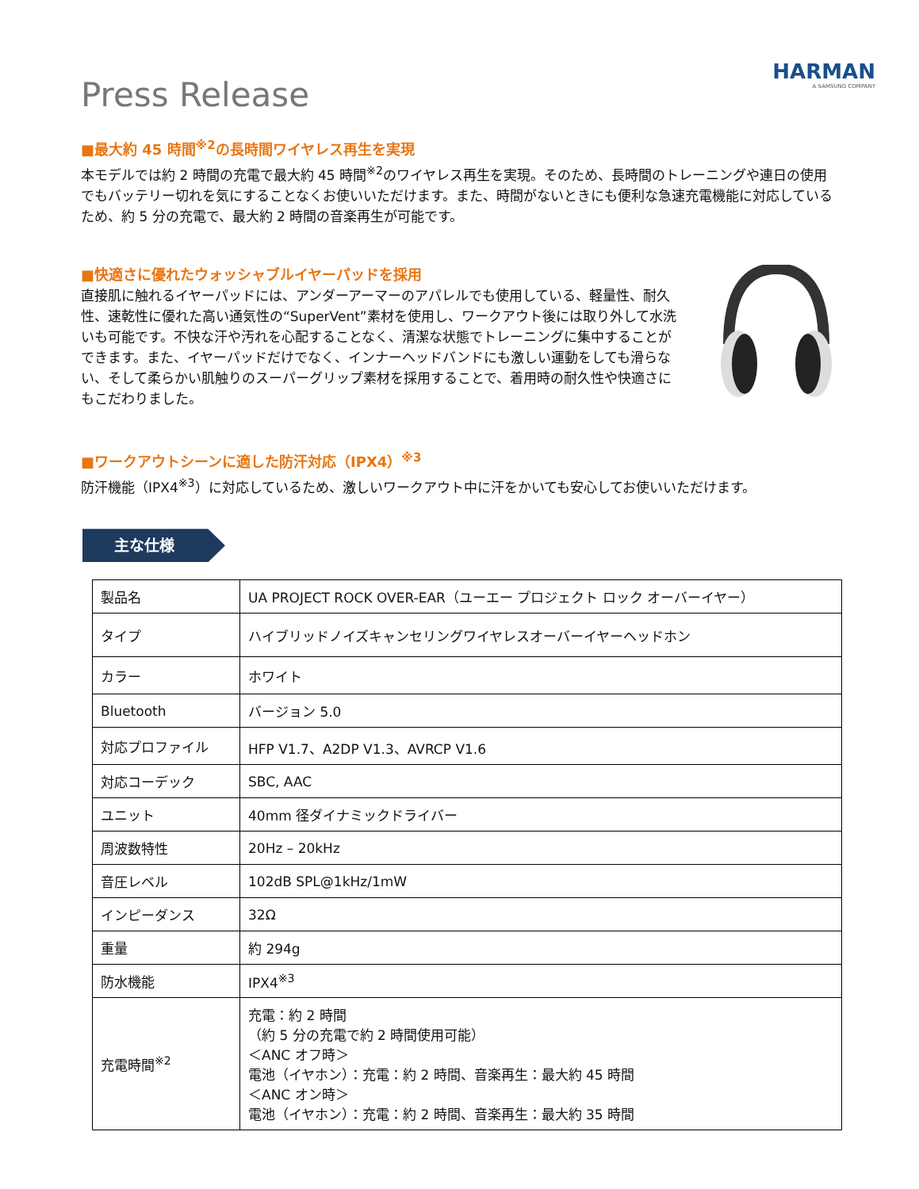Press Release
HARMAN
A SAMSUNG COMPANY
■最大約 45 時間<sup>※2</sup>の長時間ワイヤレス再生を実現
本モデルでは約 2 時間の充電で最大約 45 時間<sup>※2</sup>のワイヤレス再生を実現。そのため、長時間のトレーニングや連日の使用でもバッテリー切れを気にすることなくお使いいただけます。また、時間がないときにも便利な急速充電機能に対応しているため、約 5 分の充電で、最大約 2 時間の音楽再生が可能です。
■快適さに優れたウォッシャブルイヤーパッドを採用
直接肌に触れるイヤーパッドには、アンダーアーマーのアパレルでも使用している、軽量性、耐久性、速乾性に優れた高い通気性の“SuperVent”素材を使用し、ワークアウト後には取り外して水洗いも可能です。不快な汗や汚れを心配することなく、清潔な状態でトレーニングに集中することができます。また、イヤーパッドだけでなく、インナーヘッドバンドにも激しい運動をしても滑らない、そして柔らかい肌触りのスーパーグリップ素材を採用することで、着用時の耐久性や快適さにもこだわりました。
■ワークアウトシーンに適した防汗対応（IPX4）<sup>※3</sup>
防汗機能（IPX4<sup>※3</sup>）に対応しているため、激しいワークアウト中に汗をかいても安心してお使いいただけます。
主な仕様
| 製品名 | UA PROJECT ROCK OVER-EAR（ユーエー プロジェクト ロック オーバーイヤー） |
| タイプ | ハイブリッドノイズキャンセリングワイヤレスオーバーイヤーヘッドホン |
| カラー | ホワイト |
| Bluetooth | バージョン 5.0 |
| 対応プロファイル | HFP V1.7、A2DP V1.3、AVRCP V1.6 |
| 対応コーデック | SBC, AAC |
| ユニット | 40mm 径ダイナミックドライバー |
| 周波数特性 | 20Hz – 20kHz |
| 音圧レベル | 102dB SPL@1kHz/1mW |
| インピーダンス | 32Ω |
| 重量 | 約 294g |
| 防水機能 | IPX4<sup>※3</sup> |
| 充電時間<sup>※2</sup> | 充電：約 2 時間 （約 5 分の充電で約 2 時間使用可能） ＜ANC オフ時＞ 電池（イヤホン）：充電：約 2 時間、音楽再生：最大約 45 時間 ＜ANC オン時＞ 電池（イヤホン）：充電：約 2 時間、音楽再生：最大約 35 時間 |